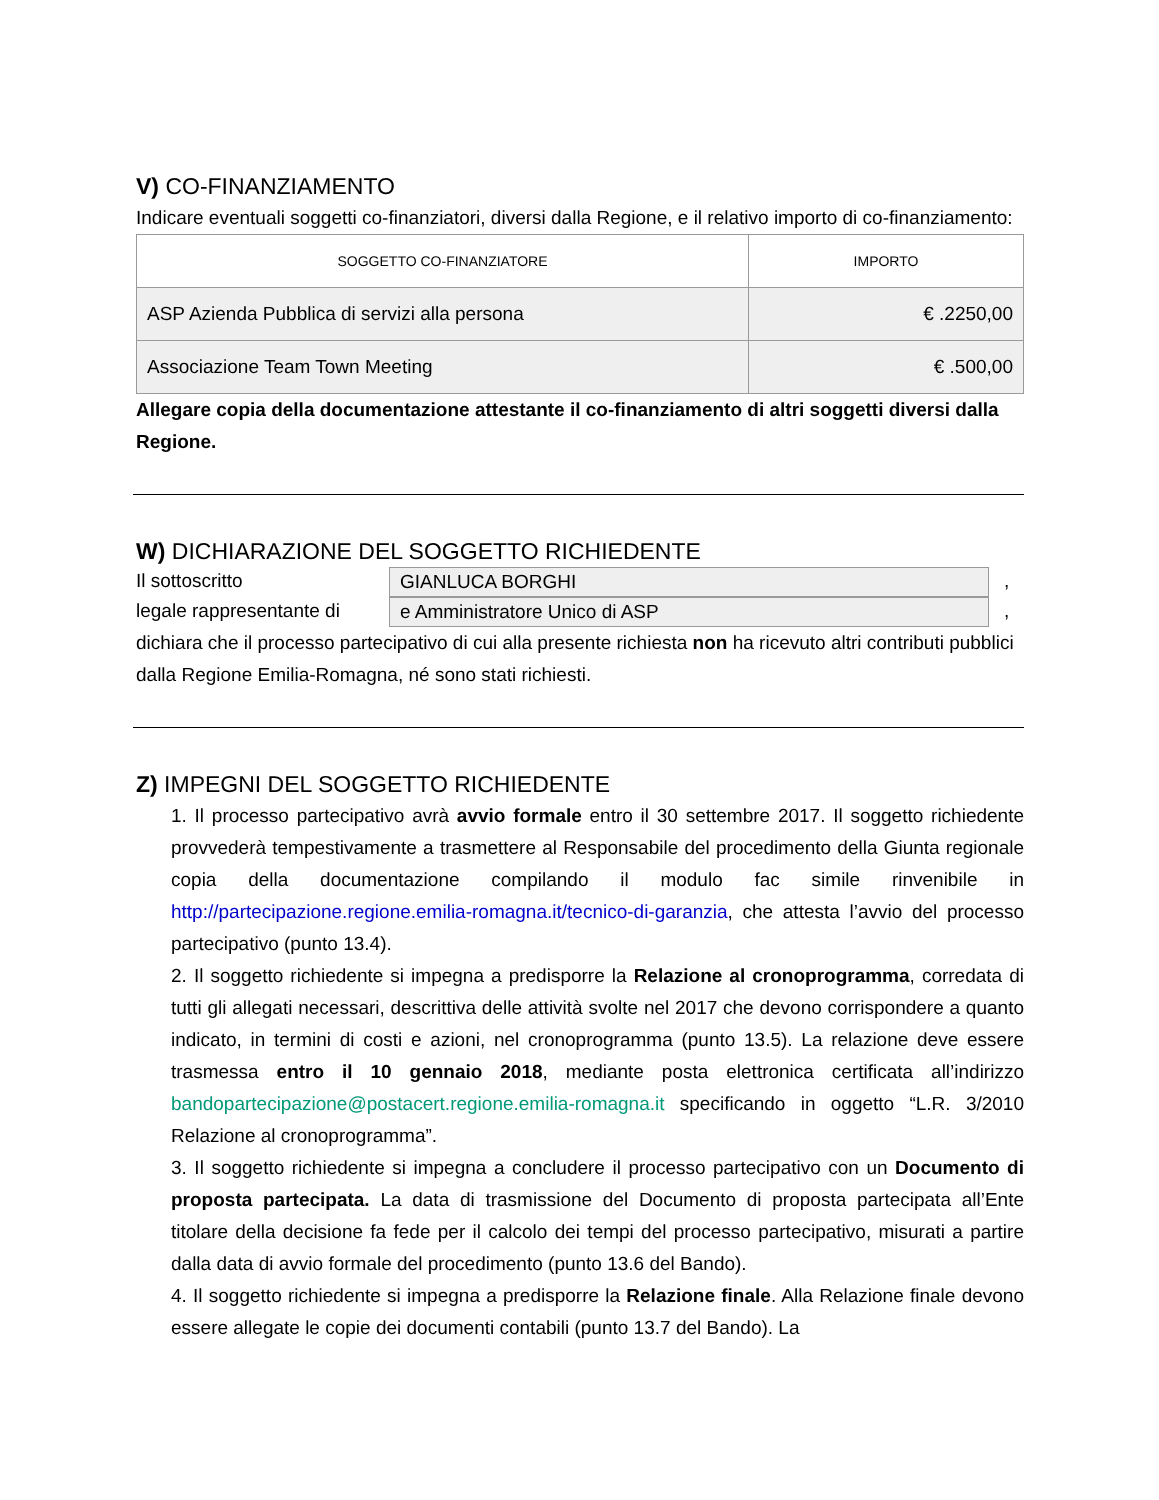V) CO-FINANZIAMENTO
Indicare eventuali soggetti co-finanziatori, diversi dalla Regione, e il relativo importo di co-finanziamento:
| SOGGETTO CO-FINANZIATORE | IMPORTO |
| --- | --- |
| ASP Azienda Pubblica di servizi alla persona | € .2250,00 |
| Associazione Team Town Meeting | € .500,00 |
Allegare copia della documentazione attestante il co-finanziamento di altri soggetti diversi dalla Regione.
W) DICHIARAZIONE DEL SOGGETTO RICHIEDENTE
Il sottoscritto GIANLUCA BORGHI,
legale rappresentante di e Amministratore Unico di ASP,
dichiara che il processo partecipativo di cui alla presente richiesta non ha ricevuto altri contributi pubblici dalla Regione Emilia-Romagna, né sono stati richiesti.
Z) IMPEGNI DEL SOGGETTO RICHIEDENTE
1. Il processo partecipativo avrà avvio formale entro il 30 settembre 2017. Il soggetto richiedente provvederà tempestivamente a trasmettere al Responsabile del procedimento della Giunta regionale copia della documentazione compilando il modulo fac simile rinvenibile in http://partecipazione.regione.emilia-romagna.it/tecnico-di-garanzia, che attesta l’avvio del processo partecipativo (punto 13.4).
2. Il soggetto richiedente si impegna a predisporre la Relazione al cronoprogramma, corredata di tutti gli allegati necessari, descrittiva delle attività svolte nel 2017 che devono corrispondere a quanto indicato, in termini di costi e azioni, nel cronoprogramma (punto 13.5). La relazione deve essere trasmessa entro il 10 gennaio 2018, mediante posta elettronica certificata all’indirizzo bandopartecipazione@postacert.regione.emilia-romagna.it specificando in oggetto “L.R. 3/2010 Relazione al cronoprogramma”.
3. Il soggetto richiedente si impegna a concludere il processo partecipativo con un Documento di proposta partecipata. La data di trasmissione del Documento di proposta partecipata all’Ente titolare della decisione fa fede per il calcolo dei tempi del processo partecipativo, misurati a partire dalla data di avvio formale del procedimento (punto 13.6 del Bando).
4. Il soggetto richiedente si impegna a predisporre la Relazione finale. Alla Relazione finale devono essere allegate le copie dei documenti contabili (punto 13.7 del Bando). La